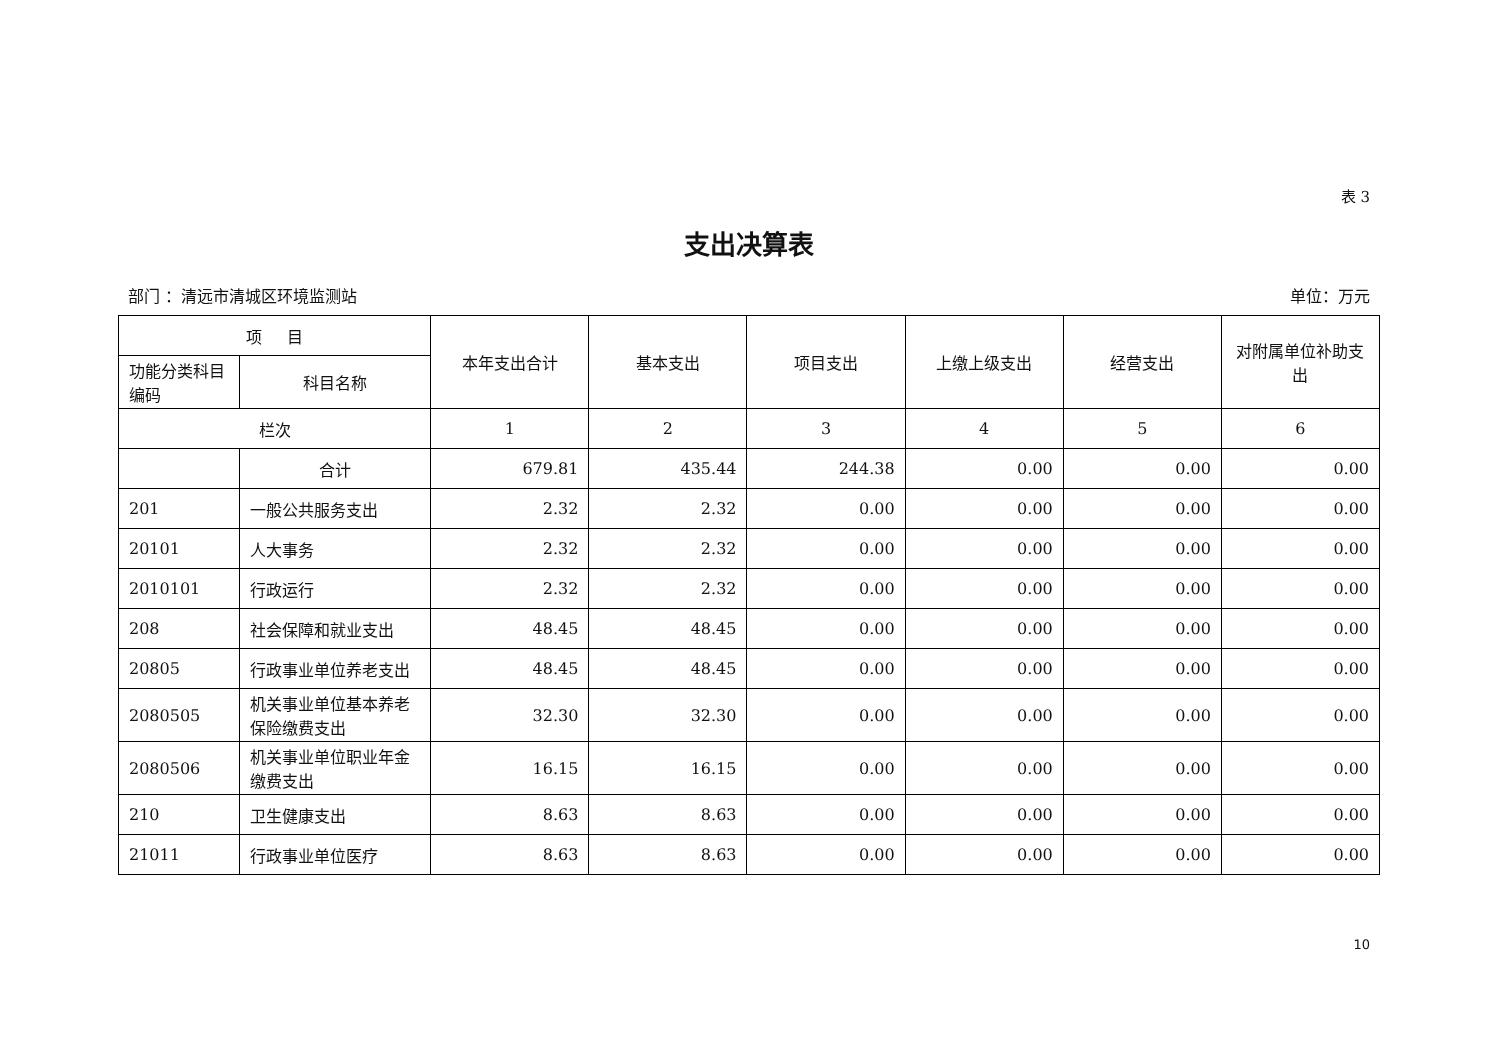表 3
支出决算表
部门 ：清远市清城区环境监测站 单位：万元
| 项 目 | | 本年支出合计 | 基本支出 | 项目支出 | 上缴上级支出 | 经营支出 | 对附属单位补助支出 |
| --- | --- | --- | --- | --- | --- | --- | --- |
| 功能分类科目编码 | 科目名称 | | | | | | |
| 栏次 | | 1 | 2 | 3 | 4 | 5 | 6 |
| | 合计 | 679.81 | 435.44 | 244.38 | 0.00 | 0.00 | 0.00 |
| 201 | 一般公共服务支出 | 2.32 | 2.32 | 0.00 | 0.00 | 0.00 | 0.00 |
| 20101 | 人大事务 | 2.32 | 2.32 | 0.00 | 0.00 | 0.00 | 0.00 |
| 2010101 | 行政运行 | 2.32 | 2.32 | 0.00 | 0.00 | 0.00 | 0.00 |
| 208 | 社会保障和就业支出 | 48.45 | 48.45 | 0.00 | 0.00 | 0.00 | 0.00 |
| 20805 | 行政事业单位养老支出 | 48.45 | 48.45 | 0.00 | 0.00 | 0.00 | 0.00 |
| 2080505 | 机关事业单位基本养老保险缴费支出 | 32.30 | 32.30 | 0.00 | 0.00 | 0.00 | 0.00 |
| 2080506 | 机关事业单位职业年金缴费支出 | 16.15 | 16.15 | 0.00 | 0.00 | 0.00 | 0.00 |
| 210 | 卫生健康支出 | 8.63 | 8.63 | 0.00 | 0.00 | 0.00 | 0.00 |
| 21011 | 行政事业单位医疗 | 8.63 | 8.63 | 0.00 | 0.00 | 0.00 | 0.00 |
10